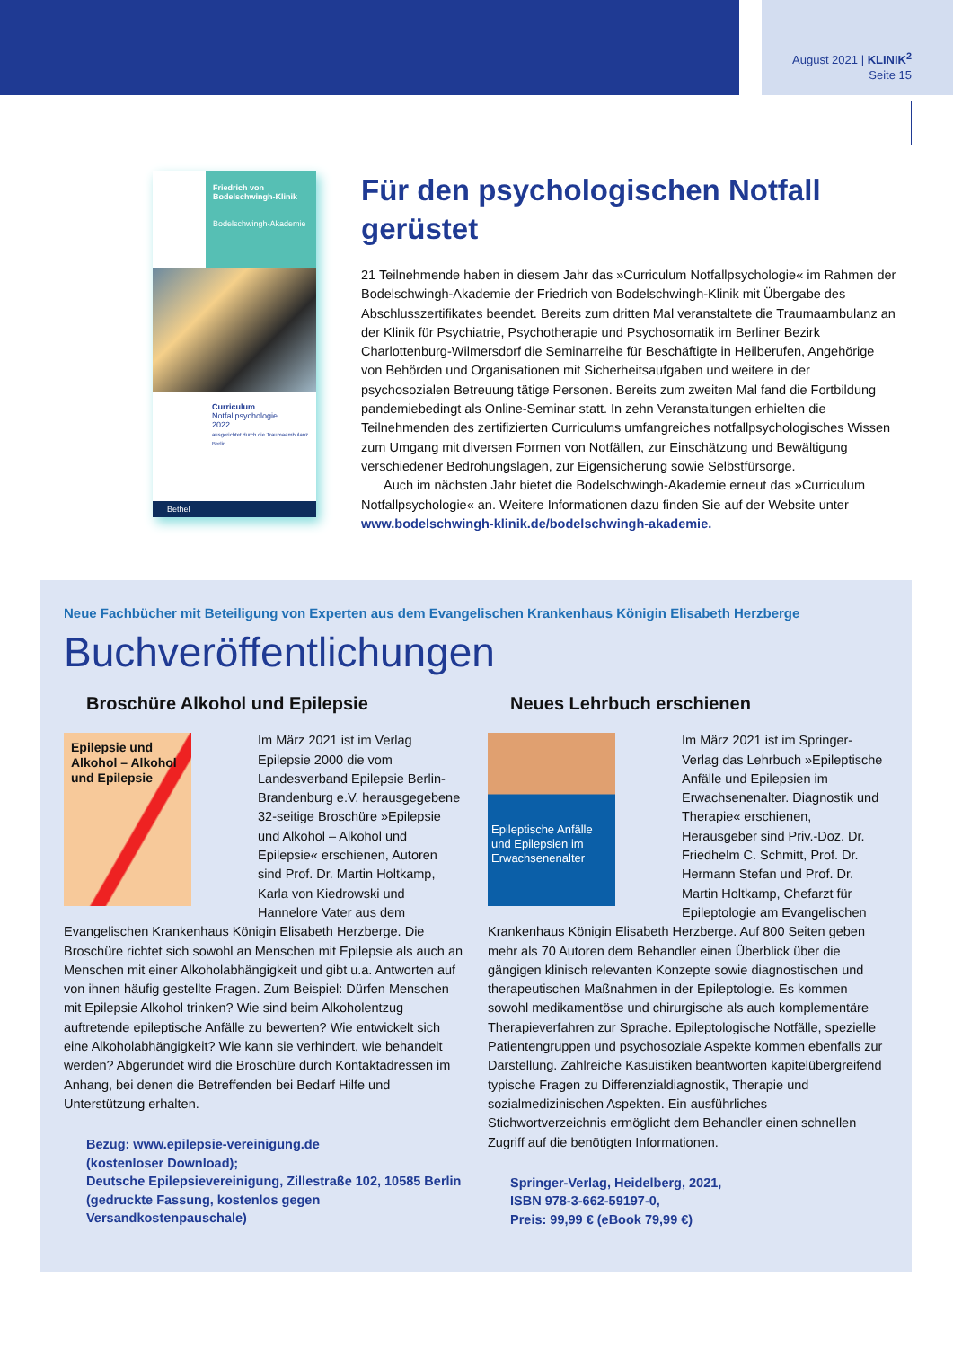August 2021 | KLINIK<sup>2</sup>
Seite 15
Friedrich von Bodelschwingh-Klinik
Bodelschwingh-Akademie
Curriculum
Notfallpsychologie
2022
ausgerichtet durch die Traumaambulanz Berlin
Bethel
Für den psychologischen Notfall gerüstet
21 Teilnehmende haben in diesem Jahr das »Curriculum Notfallpsychologie« im Rahmen der Bodelschwingh-Akademie der Friedrich von Bodelschwingh-Klinik mit Übergabe des Abschlusszertifikates beendet. Bereits zum dritten Mal veranstaltete die Traumaambulanz an der Klinik für Psychiatrie, Psychotherapie und Psychosomatik im Berliner Bezirk Charlottenburg-Wilmersdorf die Seminarreihe für Beschäftigte in Heilberufen, Angehörige von Behörden und Organisationen mit Sicherheitsaufgaben und weitere in der psychosozialen Betreuung tätige Personen. Bereits zum zweiten Mal fand die Fortbildung pandemiebedingt als Online-Seminar statt. In zehn Veranstaltungen erhielten die Teilnehmenden des zertifizierten Curriculums umfangreiches notfallpsychologisches Wissen zum Umgang mit diversen Formen von Notfällen, zur Einschätzung und Bewältigung verschiedener Bedrohungslagen, zur Eigensicherung sowie Selbstfürsorge.
Auch im nächsten Jahr bietet die Bodelschwingh-Akademie erneut das »Curriculum Notfallpsychologie« an. Weitere Informationen dazu finden Sie auf der Website unter www.bodelschwingh-klinik.de/bodelschwingh-akademie.
Neue Fachbücher mit Beteiligung von Experten aus dem Evangelischen Krankenhaus Königin Elisabeth Herzberge
Buchveröffentlichungen
Broschüre Alkohol und Epilepsie
Epilepsie und Alkohol – Alkohol und Epilepsie
Im März 2021 ist im Verlag Epilepsie 2000 die vom Landesverband Epilepsie Berlin-Brandenburg e.V. herausgegebene 32-seitige Broschüre »Epilepsie und Alkohol – Alkohol und Epilepsie« erschienen, Autoren sind Prof. Dr. Martin Holtkamp, Karla von Kiedrowski und Hannelore Vater aus dem Evangelischen Krankenhaus Königin Elisabeth Herzberge. Die Broschüre richtet sich sowohl an Menschen mit Epilepsie als auch an Menschen mit einer Alkoholabhängigkeit und gibt u.a. Antworten auf von ihnen häufig gestellte Fragen. Zum Beispiel: Dürfen Menschen mit Epilepsie Alkohol trinken? Wie sind beim Alkoholentzug auftretende epileptische Anfälle zu bewerten? Wie entwickelt sich eine Alkoholabhängigkeit? Wie kann sie verhindert, wie behandelt werden? Abgerundet wird die Broschüre durch Kontaktadressen im Anhang, bei denen die Betreffenden bei Bedarf Hilfe und Unterstützung erhalten.
Bezug: www.epilepsie-vereinigung.de
(kostenloser Download);
Deutsche Epilepsievereinigung, Zillestraße 102, 10585 Berlin
(gedruckte Fassung, kostenlos gegen
Versandkostenpauschale)
Neues Lehrbuch erschienen
Epileptische Anfälle und Epilepsien im Erwachsenenalter
Im März 2021 ist im Springer-Verlag das Lehrbuch »Epileptische Anfälle und Epilepsien im Erwachsenenalter. Diagnostik und Therapie« erschienen, Herausgeber sind Priv.-Doz. Dr. Friedhelm C. Schmitt, Prof. Dr. Hermann Stefan und Prof. Dr. Martin Holtkamp, Chefarzt für Epileptologie am Evangelischen Krankenhaus Königin Elisabeth Herzberge. Auf 800 Seiten geben mehr als 70 Autoren dem Behandler einen Überblick über die gängigen klinisch relevanten Konzepte sowie diagnostischen und therapeutischen Maßnahmen in der Epileptologie. Es kommen sowohl medikamentöse und chirurgische als auch komplementäre Therapieverfahren zur Sprache. Epileptologische Notfälle, spezielle Patientengruppen und psychosoziale Aspekte kommen ebenfalls zur Darstellung. Zahlreiche Kasuistiken beantworten kapitelübergreifend typische Fragen zu Differenzialdiagnostik, Therapie und sozialmedizinischen Aspekten. Ein ausführliches Stichwortverzeichnis ermöglicht dem Behandler einen schnellen Zugriff auf die benötigten Informationen.
Springer-Verlag, Heidelberg, 2021,
ISBN 978-3-662-59197-0,
Preis: 99,99 € (eBook 79,99 €)